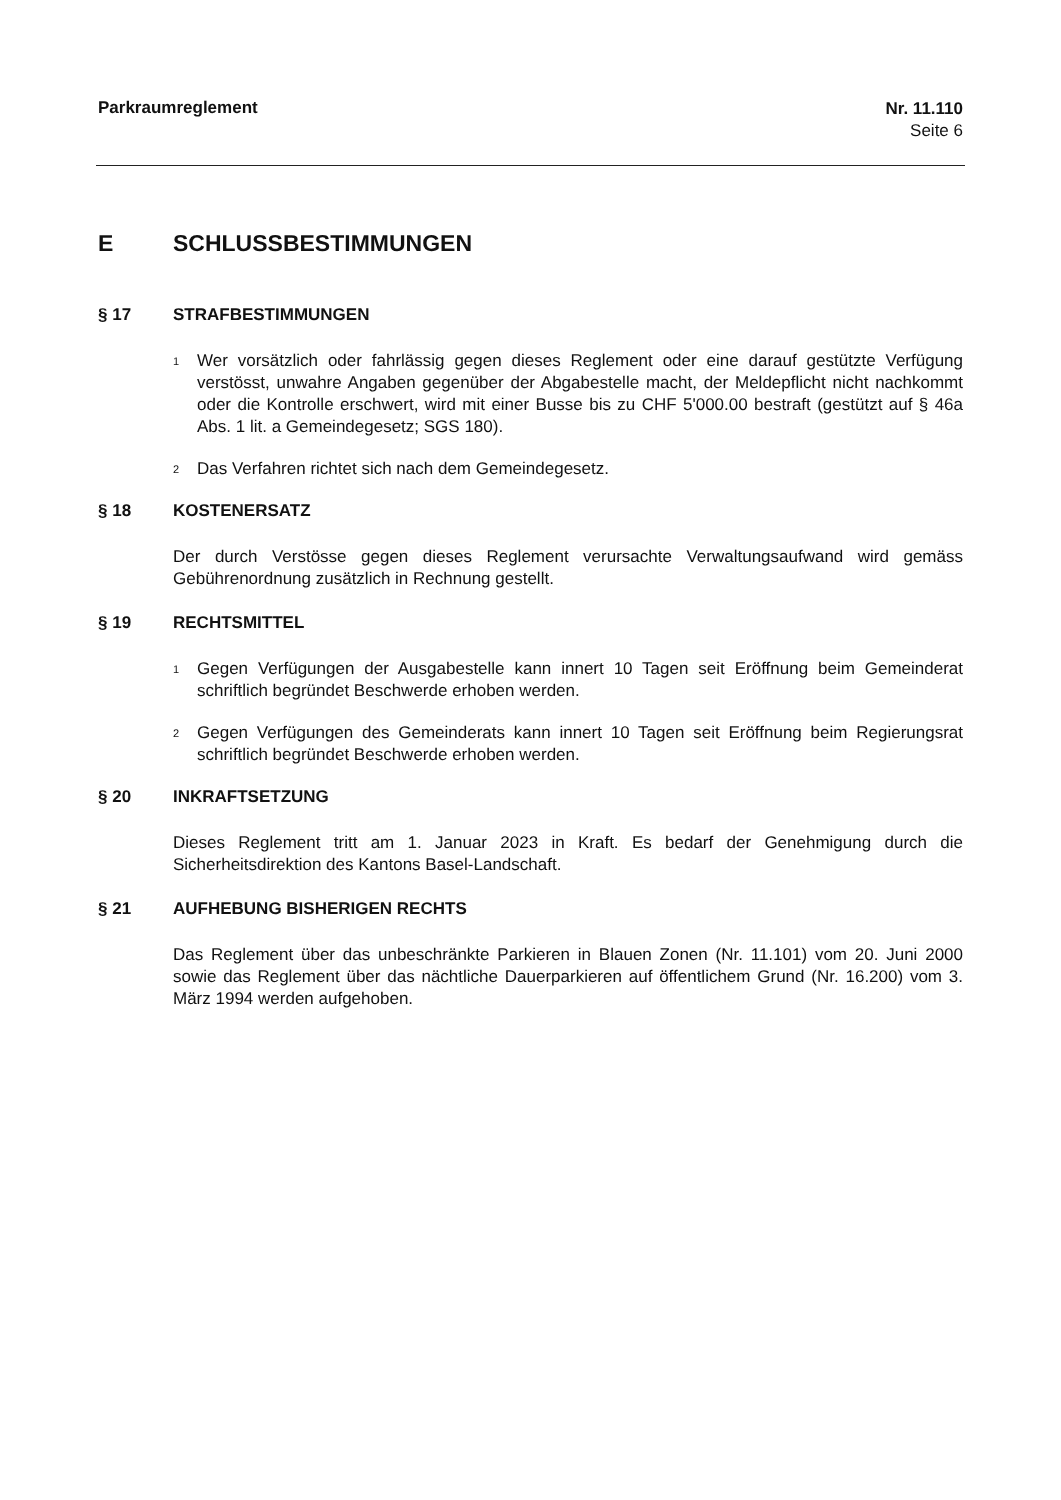Parkraumreglement
Nr. 11.110
Seite 6
E SCHLUSSBESTIMMUNGEN
§ 17 STRAFBESTIMMUNGEN
<sup>1</sup>
Wer vorsätzlich oder fahrlässig gegen dieses Reglement oder eine darauf gestützte Verfügung verstösst, unwahre Angaben gegenüber der Abgabestelle macht, der Meldepflicht nicht nachkommt oder die Kontrolle erschwert, wird mit einer Busse bis zu CHF 5'000.00 bestraft (gestützt auf § 46a Abs. 1 lit. a Gemeindegesetz; SGS 180).
<sup>2</sup>
Das Verfahren richtet sich nach dem Gemeindegesetz.
§ 18 KOSTENERSATZ
Der durch Verstösse gegen dieses Reglement verursachte Verwaltungsaufwand wird gemäss Gebührenordnung zusätzlich in Rechnung gestellt.
§ 19 RECHTSMITTEL
<sup>1</sup>
Gegen Verfügungen der Ausgabestelle kann innert 10 Tagen seit Eröffnung beim Gemeinderat schriftlich begründet Beschwerde erhoben werden.
<sup>2</sup>
Gegen Verfügungen des Gemeinderats kann innert 10 Tagen seit Eröffnung beim Regierungsrat schriftlich begründet Beschwerde erhoben werden.
§ 20 INKRAFTSETZUNG
Dieses Reglement tritt am 1. Januar 2023 in Kraft. Es bedarf der Genehmigung durch die Sicherheitsdirektion des Kantons Basel-Landschaft.
§ 21 AUFHEBUNG BISHERIGEN RECHTS
Das Reglement über das unbeschränkte Parkieren in Blauen Zonen (Nr. 11.101) vom 20. Juni 2000 sowie das Reglement über das nächtliche Dauerparkieren auf öffentlichem Grund (Nr. 16.200) vom 3. März 1994 werden aufgehoben.